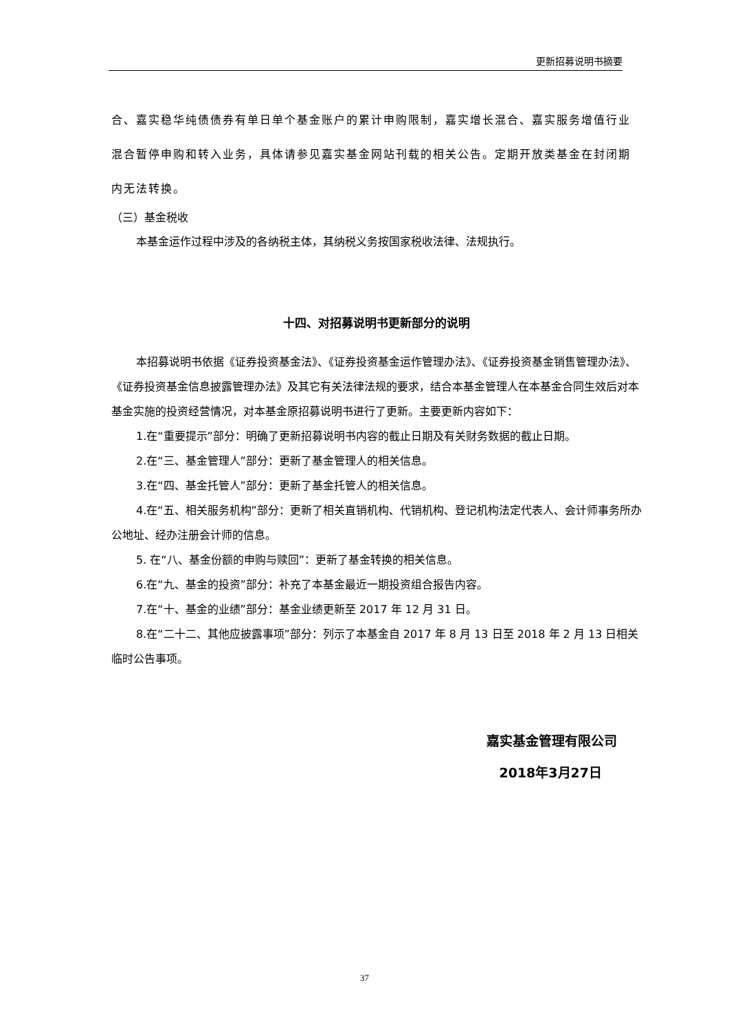更新招募说明书摘要
合、嘉实稳华纯债债券有单日单个基金账户的累计申购限制，嘉实增长混合、嘉实服务增值行业混合暂停申购和转入业务，具体请参见嘉实基金网站刊载的相关公告。定期开放类基金在封闭期内无法转换。
（三）基金税收
本基金运作过程中涉及的各纳税主体，其纳税义务按国家税收法律、法规执行。
十四、对招募说明书更新部分的说明
本招募说明书依据《证券投资基金法》、《证券投资基金运作管理办法》、《证券投资基金销售管理办法》、《证券投资基金信息披露管理办法》及其它有关法律法规的要求，结合本基金管理人在本基金合同生效后对本基金实施的投资经营情况，对本基金原招募说明书进行了更新。主要更新内容如下：
1.在“重要提示”部分：明确了更新招募说明书内容的截止日期及有关财务数据的截止日期。
2.在“三、基金管理人”部分：更新了基金管理人的相关信息。
3.在“四、基金托管人”部分：更新了基金托管人的相关信息。
4.在“五、相关服务机构”部分：更新了相关直销机构、代销机构、登记机构法定代表人、会计师事务所办公地址、经办注册会计师的信息。
5. 在“八、基金份额的申购与赎回”：更新了基金转换的相关信息。
6.在“九、基金的投资”部分：补充了本基金最近一期投资组合报告内容。
7.在“十、基金的业绩”部分：基金业绩更新至 2017 年 12 月 31 日。
8.在“二十二、其他应披露事项”部分：列示了本基金自 2017 年 8 月 13 日至 2018 年 2 月 13 日相关临时公告事项。
嘉实基金管理有限公司
2018年3月27日
37